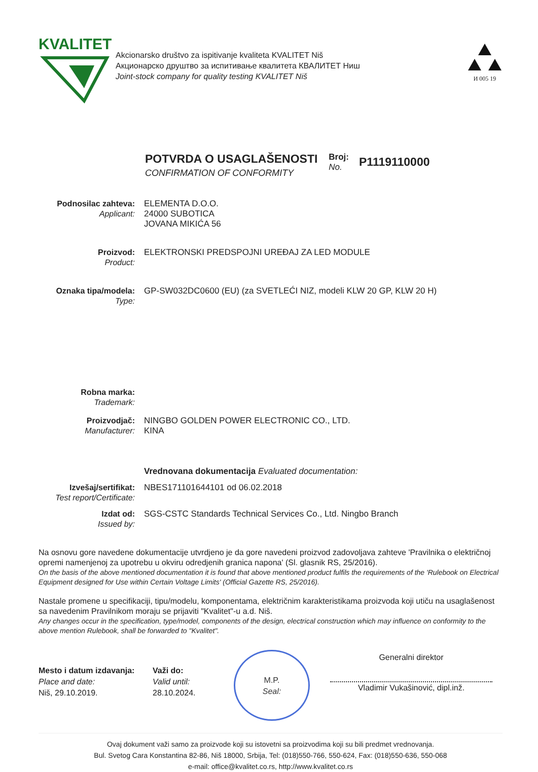KVALITET
Akcionarsko društvo za ispitivanje kvaliteta KVALITET Niš
Акционарско друштво за испитивање квалитета КВАЛИТЕТ Ниш
Joint-stock company for quality testing KVALITET Niš
И 005 19
POTVRDA O USAGLAŠENOSTI
CONFIRMATION OF CONFORMITY
Broj:
No.
P1119110000
Podnosilac zahteva:
Applicant:
ELEMENTA D.O.O.
24000 SUBOTICA
JOVANA MIKIĆA 56
Proizvod:
Product:
ELEKTRONSKI PREDSPOJNI UREĐAJ ZA LED MODULE
Oznaka tipa/modela:
Type:
GP-SW032DC0600 (EU) (za SVETLEĆI NIZ, modeli KLW 20 GP, KLW 20 H)
Robna marka:
Trademark:
Proizvodjač:
Manufacturer:
NINGBO GOLDEN POWER ELECTRONIC CO., LTD.
KINA
Vrednovana dokumentacija Evaluated documentation:
Izvešaj/sertifikat:
Test report/Certificate:
NBES171101644101 od 06.02.2018
Izdat od:
Issued by:
SGS-CSTC Standards Technical Services Co., Ltd. Ningbo Branch
Na osnovu gore navedene dokumentacije utvrdjeno je da gore navedeni proizvod zadovoljava zahteve 'Pravilnika o električnoj opremi namenjenoj za upotrebu u okviru odredjenih granica napona' (Sl. glasnik RS, 25/2016).
On the basis of the above mentioned documentation it is found that above mentioned product fulfils the requirements of the 'Rulebook on Electrical Equipment designed for Use within Certain Voltage Limits' (Official Gazette RS, 25/2016).
Nastale promene u specifikaciji, tipu/modelu, komponentama, električnim karakteristikama proizvoda koji utiču na usaglašenost sa navedenim Pravilnikom moraju se prijaviti "Kvalitet"-u a.d. Niš.
Any changes occur in the specification, type/model, components of the design, electrical construction which may influence on conformity to the above mention Rulebook, shall be forwarded to "Kvalitet".
Mesto i datum izdavanja:
Place and date:
Niš, 29.10.2019.
Važi do:
Valid until:
28.10.2024.
M.P.
Seal:
Generalni direktor
Vladimir Vukašinović, dipl.inž.
Ovaj dokument važi samo za proizvode koji su istovetni sa proizvodima koji su bili predmet vrednovanja.
Bul. Svetog Cara Konstantina 82-86, Niš 18000, Srbija, Tel: (018)550-766, 550-624, Fax: (018)550-636, 550-068
e-mail: office@kvalitet.co.rs, http://www.kvalitet.co.rs